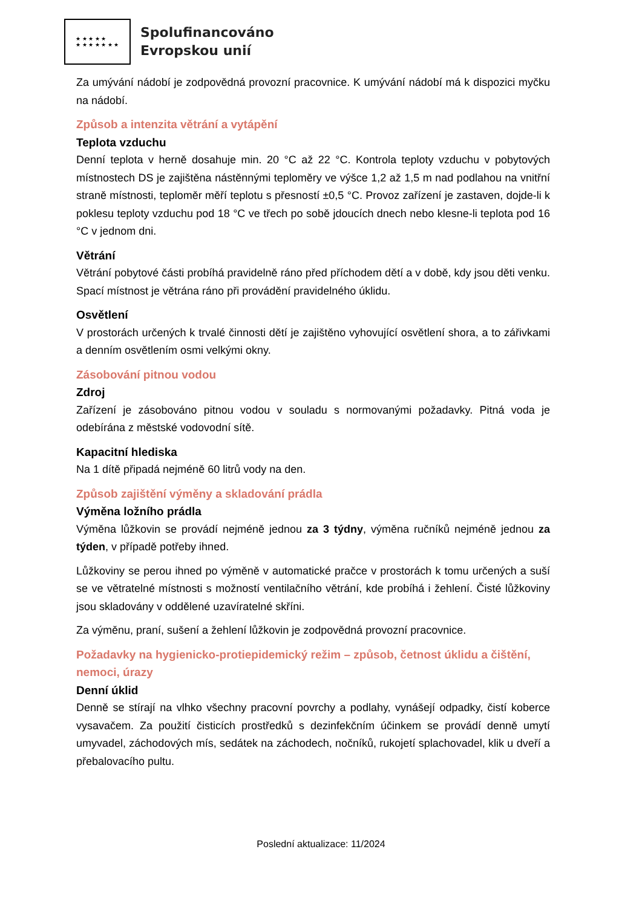★ ★ ★ ★ ★
★ ★ ★ ★ ★ ★ ★
Spolufinancováno
Evropskou unií
Za umývání nádobí je zodpovědná provozní pracovnice. K umývání nádobí má k dispozici myčku na nádobí.
Způsob a intenzita větrání a vytápění
Teplota vzduchu
Denní teplota v herně dosahuje min. 20 °C až 22 °C. Kontrola teploty vzduchu v pobytových místnostech DS je zajištěna nástěnnými teploměry ve výšce 1,2 až 1,5 m nad podlahou na vnitřní straně místnosti, teploměr měří teplotu s přesností ±0,5 °C. Provoz zařízení je zastaven, dojde-li k poklesu teploty vzduchu pod 18 °C ve třech po sobě jdoucích dnech nebo klesne-li teplota pod 16 °C v jednom dni.
Větrání
Větrání pobytové části probíhá pravidelně ráno před příchodem dětí a v době, kdy jsou děti venku. Spací místnost je větrána ráno při provádění pravidelného úklidu.
Osvětlení
V prostorách určených k trvalé činnosti dětí je zajištěno vyhovující osvětlení shora, a to zářivkami a denním osvětlením osmi velkými okny.
Zásobování pitnou vodou
Zdroj
Zařízení je zásobováno pitnou vodou v souladu s normovanými požadavky. Pitná voda je odebírána z městské vodovodní sítě.
Kapacitní hlediska
Na 1 dítě připadá nejméně 60 litrů vody na den.
Způsob zajištění výměny a skladování prádla
Výměna ložního prádla
Výměna lůžkovin se provádí nejméně jednou za 3 týdny, výměna ručníků nejméně jednou za týden, v případě potřeby ihned.
Lůžkoviny se perou ihned po výměně v automatické pračce v prostorách k tomu určených a suší se ve větratelné místnosti s možností ventilačního větrání, kde probíhá i žehlení. Čisté lůžkoviny jsou skladovány v oddělené uzavíratelné skříni.
Za výměnu, praní, sušení a žehlení lůžkovin je zodpovědná provozní pracovnice.
Požadavky na hygienicko-protiepidemický režim – způsob, četnost úklidu a čištění, nemoci, úrazy
Denní úklid
Denně se stírají na vlhko všechny pracovní povrchy a podlahy, vynášejí odpadky, čistí koberce vysavačem. Za použití čisticích prostředků s dezinfekčním účinkem se provádí denně umytí umyvadel, záchodových mís, sedátek na záchodech, nočníků, rukojetí splachovadel, klik u dveří a přebalovacího pultu.
Poslední aktualizace: 11/2024